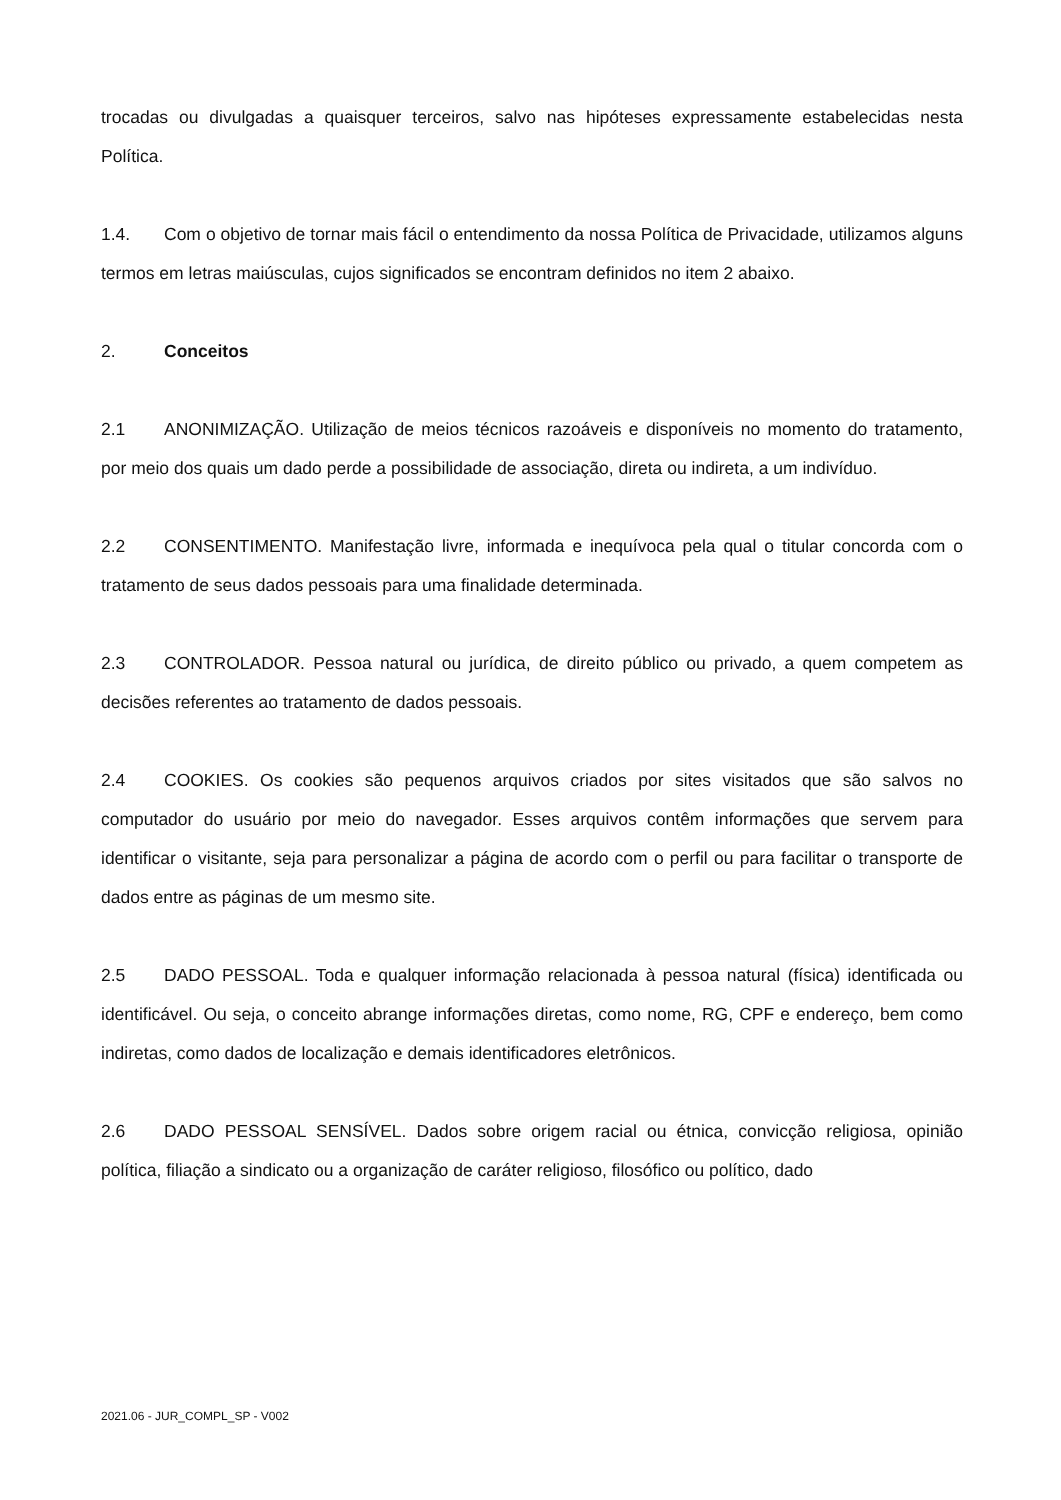trocadas ou divulgadas a quaisquer terceiros, salvo nas hipóteses expressamente estabelecidas nesta Política.
1.4. Com o objetivo de tornar mais fácil o entendimento da nossa Política de Privacidade, utilizamos alguns termos em letras maiúsculas, cujos significados se encontram definidos no item 2 abaixo.
2. Conceitos
2.1 ANONIMIZAÇÃO. Utilização de meios técnicos razoáveis e disponíveis no momento do tratamento, por meio dos quais um dado perde a possibilidade de associação, direta ou indireta, a um indivíduo.
2.2 CONSENTIMENTO. Manifestação livre, informada e inequívoca pela qual o titular concorda com o tratamento de seus dados pessoais para uma finalidade determinada.
2.3 CONTROLADOR. Pessoa natural ou jurídica, de direito público ou privado, a quem competem as decisões referentes ao tratamento de dados pessoais.
2.4 COOKIES. Os cookies são pequenos arquivos criados por sites visitados que são salvos no computador do usuário por meio do navegador. Esses arquivos contêm informações que servem para identificar o visitante, seja para personalizar a página de acordo com o perfil ou para facilitar o transporte de dados entre as páginas de um mesmo site.
2.5 DADO PESSOAL. Toda e qualquer informação relacionada à pessoa natural (física) identificada ou identificável. Ou seja, o conceito abrange informações diretas, como nome, RG, CPF e endereço, bem como indiretas, como dados de localização e demais identificadores eletrônicos.
2.6 DADO PESSOAL SENSÍVEL. Dados sobre origem racial ou étnica, convicção religiosa, opinião política, filiação a sindicato ou a organização de caráter religioso, filosófico ou político, dado
2021.06 - JUR_COMPL_SP - V002